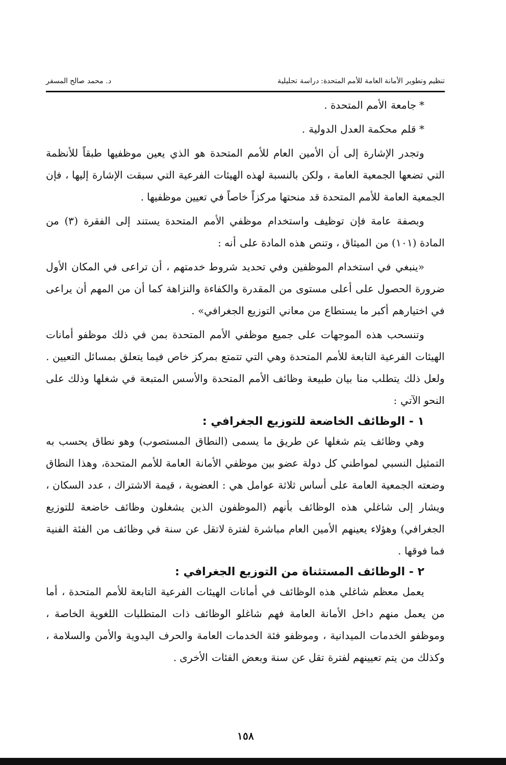تنظيم وتطوير الأمانة العامة للأمم المتحدة: دراسة تحليلية د. محمد صالح المسفر
* جامعة الأمم المتحدة .
* قلم محكمة العدل الدولية .
  وتجدر الإشارة إلى أن الأمين العام للأمم المتحدة هو الذي يعين موظفيها طبقاً للأنظمة التي تضعها الجمعية العامة ، ولكن بالنسبة لهذه الهيئات الفرعية التي سبقت الإشارة إليها ، فإن الجمعية العامة للأمم المتحدة قد منحتها مركزاً خاصاً في تعيين موظفيها .
  وبصفة عامة فإن توظيف واستخدام موظفي الأمم المتحدة يستند إلى الفقرة (٣) من المادة (١٠١) من الميثاق ، وتنص هذه المادة على أنه :
  «ينبغي في استخدام الموظفين وفي تحديد شروط خدمتهم ، أن تراعى في المكان الأول ضرورة الحصول على أعلى مستوى من المقدرة والكفاءة والنزاهة كما أن من المهم أن يراعى في اختيارهم أكبر ما يستطاع من معاني التوزيع الجغرافي» .
  وتنسحب هذه الموجهات على جميع موظفي الأمم المتحدة بمن في ذلك موظفو أمانات الهيئات الفرعية التابعة للأمم المتحدة وهي التي تتمتع بمركز خاص فيما يتعلق بمسائل التعيين . ولعل ذلك يتطلب منا بيان طبيعة وظائف الأمم المتحدة والأسس المتبعة في شغلها وذلك على النحو الآتي :
١ - الوظائف الخاضعة للتوزيع الجغرافي :
  وهي وظائف يتم شغلها عن طريق ما يسمى (النطاق المستصوب) وهو نطاق يحسب به التمثيل النسبي لمواطني كل دولة عضو بين موظفي الأمانة العامة للأمم المتحدة، وهذا النطاق وضعته الجمعية العامة على أساس ثلاثة عوامل هي : العضوية ، قيمة الاشتراك ، عدد السكان ، ويشار إلى شاغلي هذه الوظائف بأنهم (الموظفون الذين يشغلون وظائف خاضعة للتوزيع الجغرافي) وهؤلاء يعينهم الأمين العام مباشرة لفترة لاتقل عن سنة في وظائف من الفئة الفنية فما فوقها .
٢ - الوظائف المستثناة من التوزيع الجغرافي :
  يعمل معظم شاغلي هذه الوظائف في أمانات الهيئات الفرعية التابعة للأمم المتحدة ، أما من يعمل منهم داخل الأمانة العامة فهم شاغلو الوظائف ذات المتطلبات اللغوية الخاصة ، وموظفو الخدمات الميدانية ، وموظفو فئة الخدمات العامة والحرف اليدوية والأمن والسلامة ، وكذلك من يتم تعيينهم لفترة تقل عن سنة وبعض الفئات الأخرى .
١٥٨